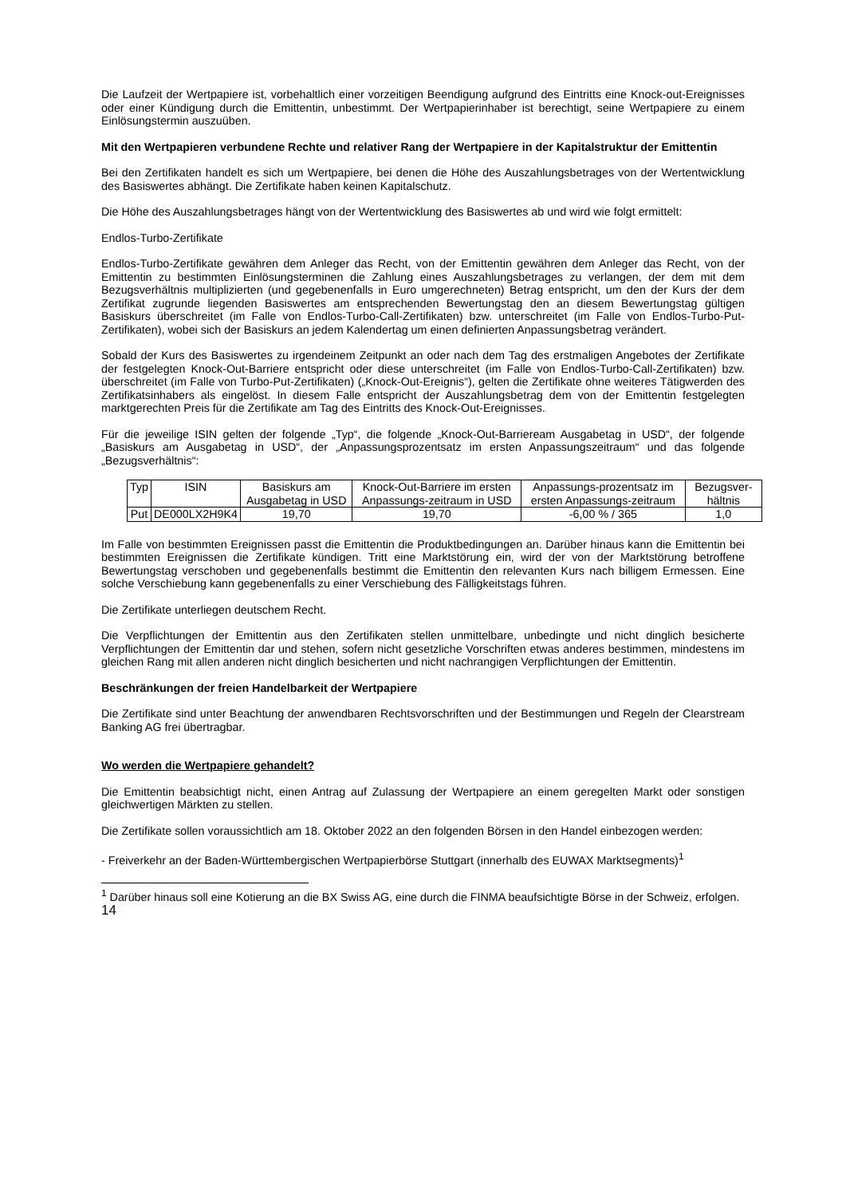Die Laufzeit der Wertpapiere ist, vorbehaltlich einer vorzeitigen Beendigung aufgrund des Eintritts eine Knock-out-Ereignisses oder einer Kündigung durch die Emittentin, unbestimmt. Der Wertpapierinhaber ist berechtigt, seine Wertpapiere zu einem Einlösungstermin auszuüben.
Mit den Wertpapieren verbundene Rechte und relativer Rang der Wertpapiere in der Kapitalstruktur der Emittentin
Bei den Zertifikaten handelt es sich um Wertpapiere, bei denen die Höhe des Auszahlungsbetrages von der Wertentwicklung des Basiswertes abhängt. Die Zertifikate haben keinen Kapitalschutz.
Die Höhe des Auszahlungsbetrages hängt von der Wertentwicklung des Basiswertes ab und wird wie folgt ermittelt:
Endlos-Turbo-Zertifikate
Endlos-Turbo-Zertifikate gewähren dem Anleger das Recht, von der Emittentin gewähren dem Anleger das Recht, von der Emittentin zu bestimmten Einlösungsterminen die Zahlung eines Auszahlungsbetrages zu verlangen, der dem mit dem Bezugsverhältnis multiplizierten (und gegebenenfalls in Euro umgerechneten) Betrag entspricht, um den der Kurs der dem Zertifikat zugrunde liegenden Basiswertes am entsprechenden Bewertungstag den an diesem Bewertungstag gültigen Basiskurs überschreitet (im Falle von Endlos-Turbo-Call-Zertifikaten) bzw. unterschreitet (im Falle von Endlos-Turbo-Put-Zertifikaten), wobei sich der Basiskurs an jedem Kalendertag um einen definierten Anpassungsbetrag verändert.
Sobald der Kurs des Basiswertes zu irgendeinem Zeitpunkt an oder nach dem Tag des erstmaligen Angebotes der Zertifikate der festgelegten Knock-Out-Barriere entspricht oder diese unterschreitet (im Falle von Endlos-Turbo-Call-Zertifikaten) bzw. überschreitet (im Falle von Turbo-Put-Zertifikaten) („Knock-Out-Ereignis“), gelten die Zertifikate ohne weiteres Tätigwerden des Zertifikatsinhabers als eingelöst. In diesem Falle entspricht der Auszahlungsbetrag dem von der Emittentin festgelegten marktgerechten Preis für die Zertifikate am Tag des Eintritts des Knock-Out-Ereignisses.
Für die jeweilige ISIN gelten der folgende „Typ“, die folgende „Knock-Out-Barrieream Ausgabetag in USD“, der folgende „Basiskurs am Ausgabetag in USD“, der „Anpassungsprozentsatz im ersten Anpassungszeitraum“ und das folgende „Bezugsverhältnis“:
| Typ | ISIN | Basiskurs am Ausgabetag in USD | Knock-Out-Barriere im ersten Anpassungs-zeitraum in USD | Anpassungs-prozentsatz im ersten Anpassungs-zeitraum | Bezugsver-hältnis |
| --- | --- | --- | --- | --- | --- |
| Put | DE000LX2H9K4 | 19,70 | 19,70 | -6,00 % / 365 | 1,0 |
Im Falle von bestimmten Ereignissen passt die Emittentin die Produktbedingungen an. Darüber hinaus kann die Emittentin bei bestimmten Ereignissen die Zertifikate kündigen. Tritt eine Marktstörung ein, wird der von der Marktstörung betroffene Bewertungstag verschoben und gegebenenfalls bestimmt die Emittentin den relevanten Kurs nach billigem Ermessen. Eine solche Verschiebung kann gegebenenfalls zu einer Verschiebung des Fälligkeitstags führen.
Die Zertifikate unterliegen deutschem Recht.
Die Verpflichtungen der Emittentin aus den Zertifikaten stellen unmittelbare, unbedingte und nicht dinglich besicherte Verpflichtungen der Emittentin dar und stehen, sofern nicht gesetzliche Vorschriften etwas anderes bestimmen, mindestens im gleichen Rang mit allen anderen nicht dinglich besicherten und nicht nachrangigen Verpflichtungen der Emittentin.
Beschränkungen der freien Handelbarkeit der Wertpapiere
Die Zertifikate sind unter Beachtung der anwendbaren Rechtsvorschriften und der Bestimmungen und Regeln der Clearstream Banking AG frei übertragbar.
Wo werden die Wertpapiere gehandelt?
Die Emittentin beabsichtigt nicht, einen Antrag auf Zulassung der Wertpapiere an einem geregelten Markt oder sonstigen gleichwertigen Märkten zu stellen.
Die Zertifikate sollen voraussichtlich am 18. Oktober 2022 an den folgenden Börsen in den Handel einbezogen werden:
- Freiverkehr an der Baden-Württembergischen Wertpapierbörse Stuttgart (innerhalb des EUWAX Marktsegments)<sup>1</sup>
<sup>1</sup> Darüber hinaus soll eine Kotierung an die BX Swiss AG, eine durch die FINMA beaufsichtigte Börse in der Schweiz, erfolgen.
14